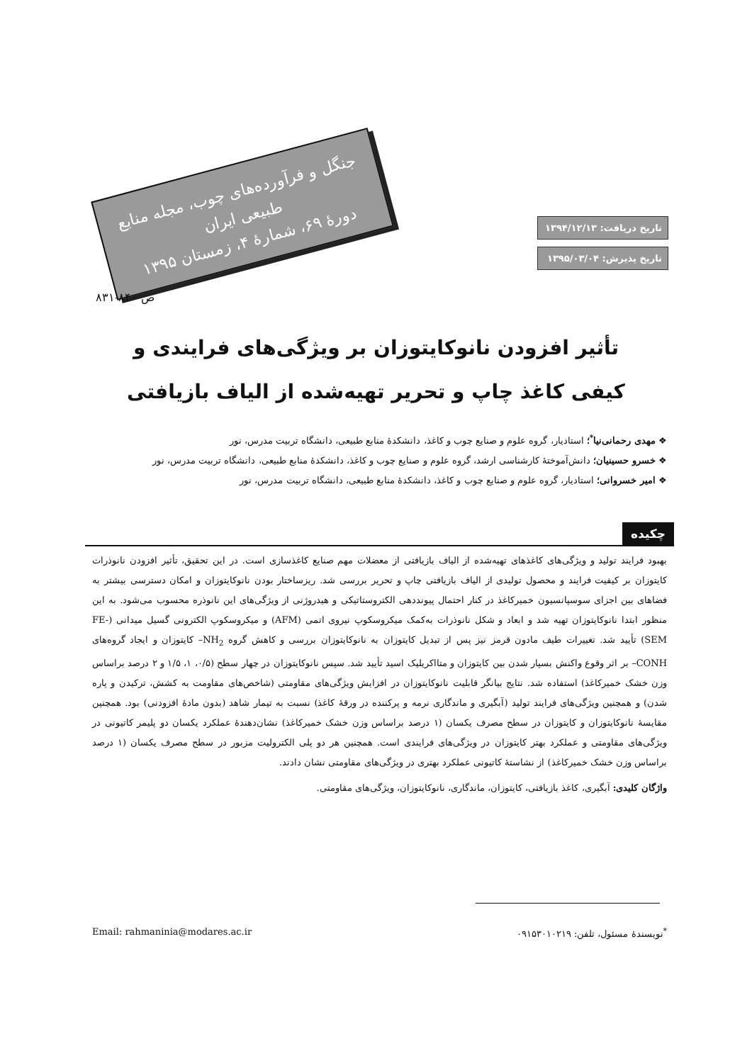جنگل و فرآورده‌های چوب، مجله منابع طبیعی ایران
دورهٔ ۶۹، شمارهٔ ۴، زمستان ۱۳۹۵
تاریخ دریافت: ۱۳۹۴/۱۲/۱۳
تاریخ پذیرش: ۱۳۹۵/۰۳/۰۴
ص ۸۴۰-۸۳۱
تأثیر افزودن نانوکایتوزان بر ویژگی‌های فرایندی و کیفی کاغذ چاپ و تحریر تهیه‌شده از الیاف بازیافتی
❖ مهدی رحمانی‌نیا<sup>*</sup>؛ استادیار، گروه علوم و صنایع چوب و کاغذ، دانشکدهٔ منابع طبیعی، دانشگاه تربیت مدرس، نور
❖ خسرو حسینیان؛ دانش‌آموختهٔ کارشناسی ارشد، گروه علوم و صنایع چوب و کاغذ، دانشکدهٔ منابع طبیعی، دانشگاه تربیت مدرس، نور
❖ امیر خسروانی؛ استادیار، گروه علوم و صنایع چوب و کاغذ، دانشکدهٔ منابع طبیعی، دانشگاه تربیت مدرس، نور
چکیده
بهبود فرایند تولید و ویژگی‌های کاغذهای تهیه‌شده از الیاف بازیافتی از معضلات مهم صنایع کاغذسازی است. در این تحقیق، تأثیر افزودن نانوذرات کایتوزان بر کیفیت فرایند و محصول تولیدی از الیاف بازیافتی چاپ و تحریر بررسی شد. ریزساختار بودن نانوکایتوزان و امکان دسترسی بیشتر به فضاهای بین اجزای سوسپانسیون خمیرکاغذ در کنار احتمال پیونددهی الکتروستاتیکی و هیدروژنی از ویژگی‌های این نانوذره محسوب می‌شود. به این منظور ابتدا نانوکایتوزان تهیه شد و ابعاد و شکل نانوذرات به‌کمک میکروسکوپ نیروی اتمی (AFM) و میکروسکوپ الکترونی گسیل میدانی (FE-SEM) تأیید شد. تغییرات طیف مادون قرمز نیز پس از تبدیل کایتوزان به نانوکایتوزان بررسی و کاهش گروه NH<sub>2</sub>– کایتوزان و ایجاد گروه‌های CONH– بر اثر وقوع واکنش بسپار شدن بین کایتوزان و متااکریلیک اسید تأیید شد. سپس نانوکایتوزان در چهار سطح (۰/۵، ۱، ۱/۵ و ۲ درصد براساس وزن خشک خمیرکاغذ) استفاده شد. نتایج بیانگر قابلیت نانوکایتوزان در افزایش ویژگی‌های مقاومتی (شاخص‌های مقاومت به کشش، ترکیدن و پاره شدن) و همچنین ویژگی‌های فرایند تولید (آبگیری و ماندگاری نرمه و پرکننده در ورقهٔ کاغذ) نسبت به تیمار شاهد (بدون مادهٔ افزودنی) بود. همچنین مقایسهٔ نانوکایتوزان و کایتوزان در سطح مصرف یکسان (۱ درصد براساس وزن خشک خمیرکاغذ) نشان‌دهندهٔ عملکرد یکسان دو پلیمر کاتیونی در ویژگی‌های مقاومتی و عملکرد بهتر کایتوزان در ویژگی‌های فرایندی است. همچنین هر دو پلی الکترولیت مزبور در سطح مصرف یکسان (۱ درصد براساس وزن خشک خمیرکاغذ) از نشاستهٔ کاتیونی عملکرد بهتری در ویژگی‌های مقاومتی نشان دادند.
واژگان کلیدی: آبگیری، کاغذ بازیافتی، کایتوزان، ماندگاری، نانوکایتوزان، ویژگی‌های مقاومتی.
<sup>*</sup> نویسندهٔ مسئول، تلفن: ۰۹۱۵۳۰۱۰۲۱۹ Email: rahmaninia@modares.ac.ir